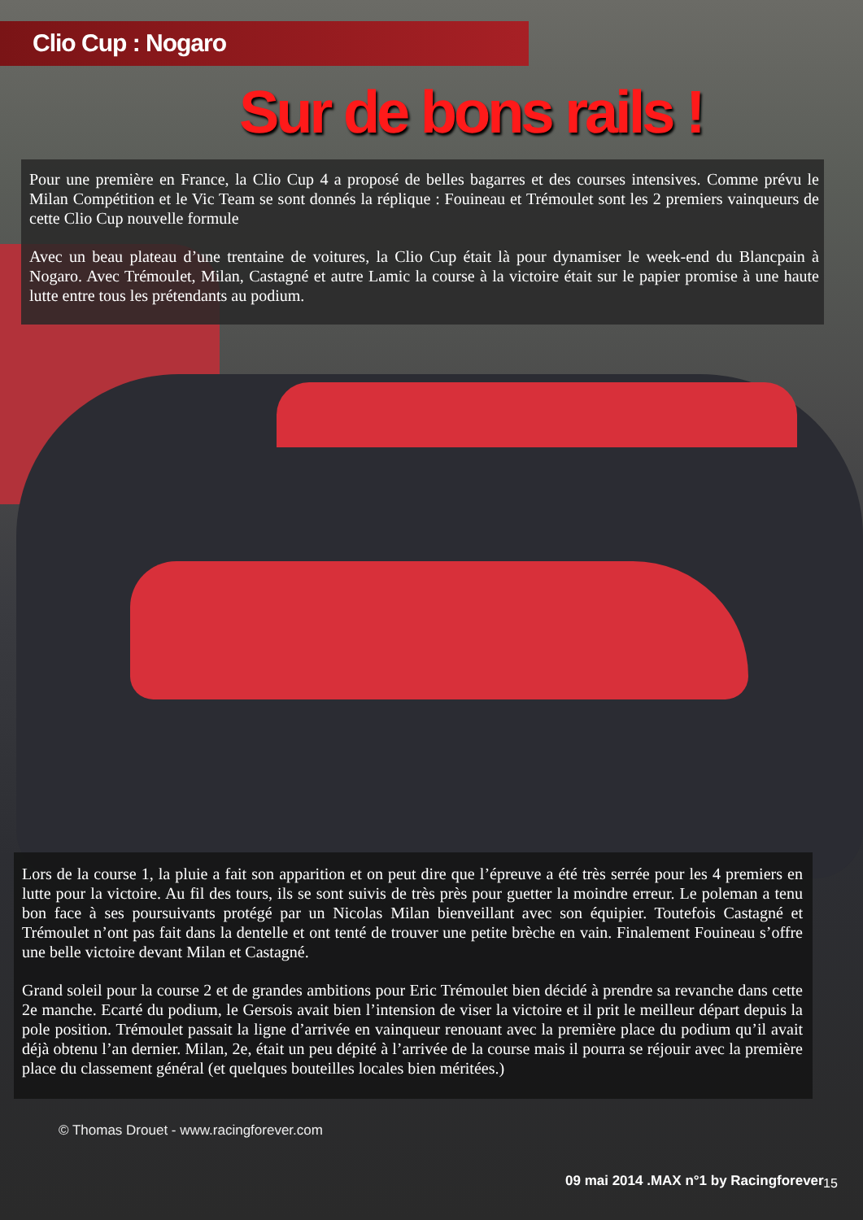Clio Cup : Nogaro
Sur de bons rails !
Pour une première en France, la Clio Cup 4 a proposé de belles bagarres et des courses intensives. Comme prévu le Milan Compétition et le Vic Team se sont donnés la réplique : Fouineau et Trémoulet sont les 2 premiers vainqueurs de cette Clio Cup nouvelle formule
Avec un beau plateau d’une trentaine de voitures, la Clio Cup était là pour dynamiser le week-end du Blancpain à Nogaro. Avec Trémoulet, Milan, Castagné et autre Lamic la course à la victoire était sur le papier promise à une haute lutte entre tous les prétendants au podium.
Lors de la course 1, la pluie a fait son apparition et on peut dire que l’épreuve a été très serrée pour les 4 premiers en lutte pour la victoire. Au fil des tours, ils se sont suivis de très près pour guetter la moindre erreur. Le poleman a tenu bon face à ses poursuivants protégé par un Nicolas Milan bienveillant avec son équipier. Toutefois Castagné et Trémoulet n’ont pas fait dans la dentelle et ont tenté de trouver une petite brèche en vain. Finalement Fouineau s’offre une belle victoire devant Milan et Castagné.
Grand soleil pour la course 2 et de grandes ambitions pour Eric Trémoulet bien décidé à prendre sa revanche dans cette 2e manche. Ecarté du podium, le Gersois avait bien l’intension de viser la victoire et il prit le meilleur départ depuis la pole position. Trémoulet passait la ligne d’arrivée en vainqueur renouant avec la première place du podium qu’il avait déjà obtenu l’an dernier. Milan, 2e, était un peu dépité à l’arrivée de la course mais il pourra se réjouir avec la première place du classement général (et quelques bouteilles locales bien méritées.)
© Thomas Drouet - www.racingforever.com
09 mai 2014 .MAX n°1 by Racingforever
15